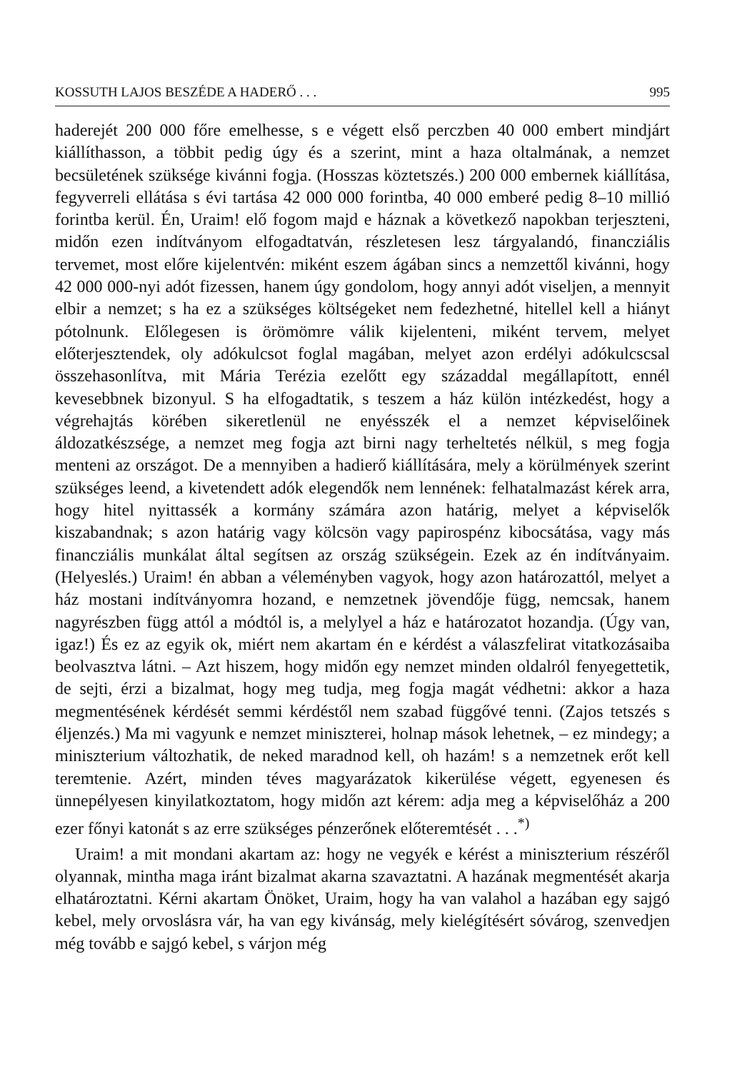KOSSUTH LAJOS BESZÉDE A HADERŐ . . . 995
haderejét 200 000 főre emelhesse, s e végett első perczben 40 000 embert mindjárt kiállíthasson, a többit pedig úgy és a szerint, mint a haza oltalmának, a nemzet becsületének szüksége kivánni fogja. (Hosszas köztetszés.) 200 000 embernek kiállítása, fegyverreli ellátása s évi tartása 42 000 000 forintba, 40 000 emberé pedig 8–10 millió forintba kerül. Én, Uraim! elő fogom majd e háznak a következő napokban terjeszteni, midőn ezen indítványom elfogadtatván, részletesen lesz tárgyalandó, financziális tervemet, most előre kijelentvén: miként eszem ágában sincs a nemzettől kivánni, hogy 42 000 000-nyi adót fizessen, hanem úgy gondolom, hogy annyi adót viseljen, a mennyit elbir a nemzet; s ha ez a szükséges költségeket nem fedezhetné, hitellel kell a hiányt pótolnunk. Előlegesen is örömömre válik kijelenteni, miként tervem, melyet előterjesztendek, oly adókulcsot foglal magában, melyet azon erdélyi adókulcscsal összehasonlítva, mit Mária Terézia ezelőtt egy századdal megállapított, ennél kevesebbnek bizonyul. S ha elfogadtatik, s teszem a ház külön intézkedést, hogy a végrehajtás körében sikeretlenül ne enyésszék el a nemzet képviselőinek áldozatkészsége, a nemzet meg fogja azt birni nagy terheltetés nélkül, s meg fogja menteni az országot. De a mennyiben a hadierő kiállítására, mely a körülmények szerint szükséges leend, a kivetendett adók elegendők nem lennének: felhatalmazást kérek arra, hogy hitel nyittassék a kormány számára azon határig, melyet a képviselők kiszabandnak; s azon határig vagy kölcsön vagy papirospénz kibocsátása, vagy más financziális munkálat által segítsen az ország szükségein. Ezek az én indítványaim. (Helyeslés.) Uraim! én abban a véleményben vagyok, hogy azon határozattól, melyet a ház mostani indítványomra hozand, e nemzetnek jövendője függ, nemcsak, hanem nagyrészben függ attól a módtól is, a melylyel a ház e határozatot hozandja. (Úgy van, igaz!) És ez az egyik ok, miért nem akartam én e kérdést a válaszfelirat vitatkozásaiba beolvasztva látni. – Azt hiszem, hogy midőn egy nemzet minden oldalról fenyegettetik, de sejti, érzi a bizalmat, hogy meg tudja, meg fogja magát védhetni: akkor a haza megmentésének kérdését semmi kérdéstől nem szabad függővé tenni. (Zajos tetszés s éljenzés.) Ma mi vagyunk e nemzet miniszterei, holnap mások lehetnek, – ez mindegy; a miniszterium változhatik, de neked maradnod kell, oh hazám! s a nemzetnek erőt kell teremtenie. Azért, minden téves magyarázatok kikerülése végett, egyenesen és ünnepélyesen kinyilatkoztatom, hogy midőn azt kérem: adja meg a képviselőház a 200 ezer főnyi katonát s az erre szükséges pénzerőnek előteremtését . . .<sup>*)</sup>
Uraim! a mit mondani akartam az: hogy ne vegyék e kérést a miniszterium részéről olyannak, mintha maga iránt bizalmat akarna szavaztatni. A hazának megmentését akarja elhatároztatni. Kérni akartam Önöket, Uraim, hogy ha van valahol a hazában egy sajgó kebel, mely orvoslásra vár, ha van egy kivánság, mely kielégítésért sóvárog, szenvedjen még tovább e sajgó kebel, s várjon még